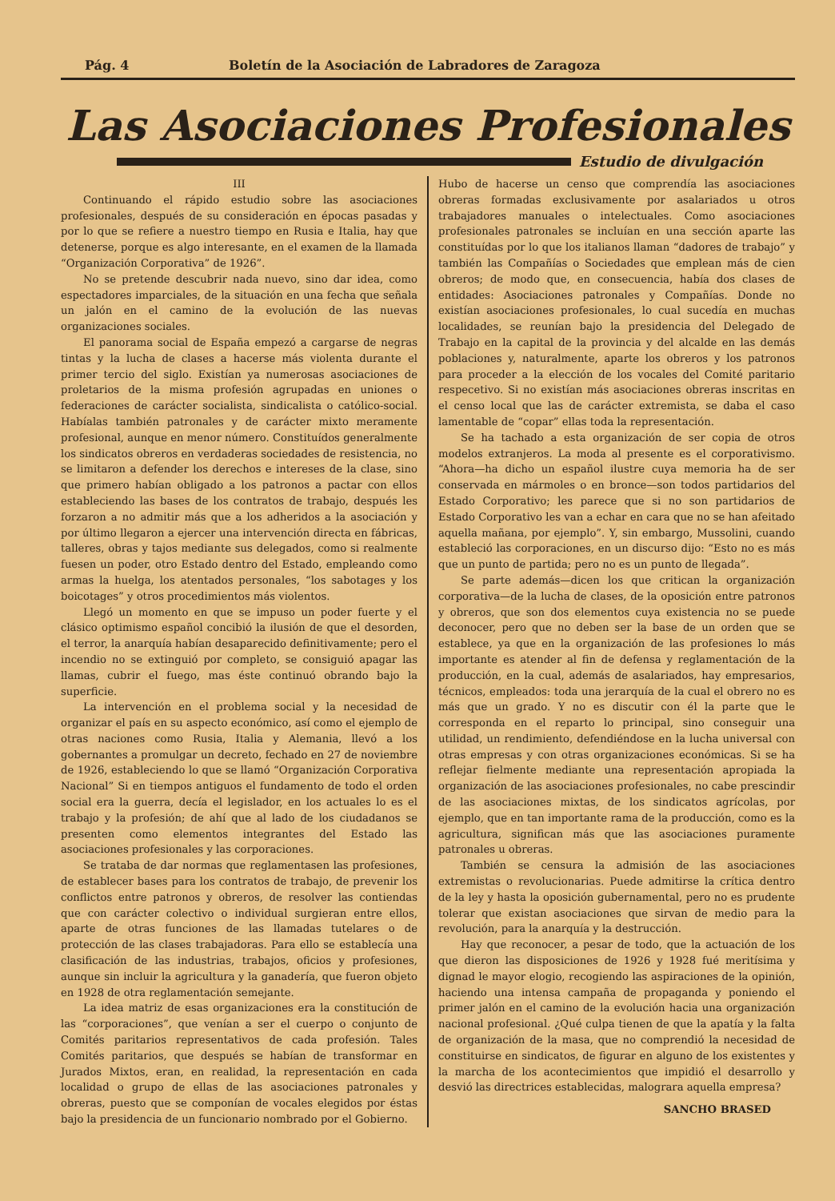Pág. 4 Boletín de la Asociación de Labradores de Zaragoza
Las Asociaciones Profesionales
Estudio de divulgación
III
Continuando el rápido estudio sobre las asociaciones profesionales, después de su consideración en épocas pasadas y por lo que se refiere a nuestro tiempo en Rusia e Italia, hay que detenerse, porque es algo interesante, en el examen de la llamada “Organización Corporativa” de 1926”.
No se pretende descubrir nada nuevo, sino dar idea, como espectadores imparciales, de la situación en una fecha que señala un jalón en el camino de la evolución de las nuevas organizaciones sociales.
El panorama social de España empezó a cargarse de negras tintas y la lucha de clases a hacerse más violenta durante el primer tercio del siglo. Existían ya numerosas asociaciones de proletarios de la misma profesión agrupadas en uniones o federaciones de carácter socialista, sindicalista o católico-social. Habíalas también patronales y de carácter mixto meramente profesional, aunque en menor número. Constituídos generalmente los sindicatos obreros en verdaderas sociedades de resistencia, no se limitaron a defender los derechos e intereses de la clase, sino que primero habían obligado a los patronos a pactar con ellos estableciendo las bases de los contratos de trabajo, después les forzaron a no admitir más que a los adheridos a la asociación y por último llegaron a ejercer una intervención directa en fábricas, talleres, obras y tajos mediante sus delegados, como si realmente fuesen un poder, otro Estado dentro del Estado, empleando como armas la huelga, los atentados personales, “los sabotages y los boicotages” y otros procedimientos más violentos.
Llegó un momento en que se impuso un poder fuerte y el clásico optimismo español concibió la ilusión de que el desorden, el terror, la anarquía habían desaparecido definitivamente; pero el incendio no se extinguió por completo, se consiguió apagar las llamas, cubrir el fuego, mas éste continuó obrando bajo la superficie.
La intervención en el problema social y la necesidad de organizar el país en su aspecto económico, así como el ejemplo de otras naciones como Rusia, Italia y Alemania, llevó a los gobernantes a promulgar un decreto, fechado en 27 de noviembre de 1926, estableciendo lo que se llamó “Organización Corporativa Nacional” Si en tiempos antiguos el fundamento de todo el orden social era la guerra, decía el legislador, en los actuales lo es el trabajo y la profesión; de ahí que al lado de los ciudadanos se presenten como elementos integrantes del Estado las asociaciones profesionales y las corporaciones.
Se trataba de dar normas que reglamentasen las profesiones, de establecer bases para los contratos de trabajo, de prevenir los conflictos entre patronos y obreros, de resolver las contiendas que con carácter colectivo o individual surgieran entre ellos, aparte de otras funciones de las llamadas tutelares o de protección de las clases trabajadoras. Para ello se establecía una clasificación de las industrias, trabajos, oficios y profesiones, aunque sin incluir la agricultura y la ganadería, que fueron objeto en 1928 de otra reglamentación semejante.
La idea matriz de esas organizaciones era la constitución de las “corporaciones”, que venían a ser el cuerpo o conjunto de Comités paritarios representativos de cada profesión. Tales Comités paritarios, que después se habían de transformar en Jurados Mixtos, eran, en realidad, la representación en cada localidad o grupo de ellas de las asociaciones patronales y obreras, puesto que se componían de vocales elegidos por éstas bajo la presidencia de un funcionario nombrado por el Gobierno.
Hubo de hacerse un censo que comprendía las asociaciones obreras formadas exclusivamente por asalariados u otros trabajadores manuales o intelectuales. Como asociaciones profesionales patronales se incluían en una sección aparte las constituídas por lo que los italianos llaman “dadores de trabajo” y también las Compañías o Sociedades que emplean más de cien obreros; de modo que, en consecuencia, había dos clases de entidades: Asociaciones patronales y Compañías. Donde no existían asociaciones profesionales, lo cual sucedía en muchas localidades, se reunían bajo la presidencia del Delegado de Trabajo en la capital de la provincia y del alcalde en las demás poblaciones y, naturalmente, aparte los obreros y los patronos para proceder a la elección de los vocales del Comité paritario respecetivo. Si no existían más asociaciones obreras inscritas en el censo local que las de carácter extremista, se daba el caso lamentable de “copar” ellas toda la representación.
Se ha tachado a esta organización de ser copia de otros modelos extranjeros. La moda al presente es el corporativismo. “Ahora—ha dicho un español ilustre cuya memoria ha de ser conservada en mármoles o en bronce—son todos partidarios del Estado Corporativo; les parece que si no son partidarios de Estado Corporativo les van a echar en cara que no se han afeitado aquella mañana, por ejemplo”. Y, sin embargo, Mussolini, cuando estableció las corporaciones, en un discurso dijo: “Esto no es más que un punto de partida; pero no es un punto de llegada”.
Se parte además—dicen los que critican la organización corporativa—de la lucha de clases, de la oposición entre patronos y obreros, que son dos elementos cuya existencia no se puede deconocer, pero que no deben ser la base de un orden que se establece, ya que en la organización de las profesiones lo más importante es atender al fin de defensa y reglamentación de la producción, en la cual, además de asalariados, hay empresarios, técnicos, empleados: toda una jerarquía de la cual el obrero no es más que un grado. Y no es discutir con él la parte que le corresponda en el reparto lo principal, sino conseguir una utilidad, un rendimiento, defendiéndose en la lucha universal con otras empresas y con otras organizaciones económicas. Si se ha reflejar fielmente mediante una representación apropiada la organización de las asociaciones profesionales, no cabe prescindir de las asociaciones mixtas, de los sindicatos agrícolas, por ejemplo, que en tan importante rama de la producción, como es la agricultura, significan más que las asociaciones puramente patronales u obreras.
También se censura la admisión de las asociaciones extremistas o revolucionarias. Puede admitirse la crítica dentro de la ley y hasta la oposición gubernamental, pero no es prudente tolerar que existan asociaciones que sirvan de medio para la revolución, para la anarquía y la destrucción.
Hay que reconocer, a pesar de todo, que la actuación de los que dieron las disposiciones de 1926 y 1928 fué meritísima y dignad le mayor elogio, recogiendo las aspiraciones de la opinión, haciendo una intensa campaña de propaganda y poniendo el primer jalón en el camino de la evolución hacia una organización nacional profesional. ¿Qué culpa tienen de que la apatía y la falta de organización de la masa, que no comprendió la necesidad de constituirse en sindicatos, de figurar en alguno de los existentes y la marcha de los acontecimientos que impidió el desarrollo y desvió las directrices establecidas, malograra aquella empresa?
SANCHO BRASED